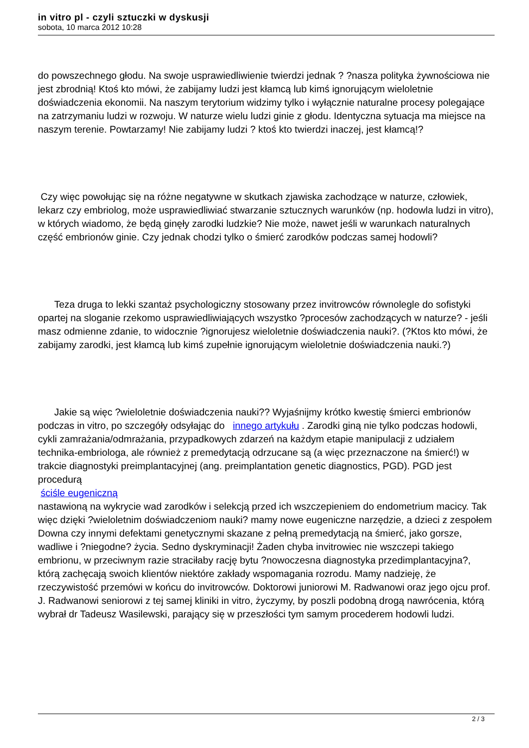in vitro pl - czyli sztuczki w dyskusji
sobota, 10 marca 2012 10:28
do powszechnego głodu. Na swoje usprawiedliwienie twierdzi jednak ? ?nasza polityka żywnościowa nie jest zbrodnią! Ktoś kto mówi, że zabijamy ludzi jest kłamcą lub kimś ignorującym wieloletnie doświadczenia ekonomii. Na naszym terytorium widzimy tylko i wyłącznie naturalne procesy polegające na zatrzymaniu ludzi w rozwoju. W naturze wielu ludzi ginie z głodu. Identyczna sytuacja ma miejsce na naszym terenie. Powtarzamy! Nie zabijamy ludzi ? ktoś kto twierdzi inaczej, jest kłamcą!?
Czy więc powołując się na różne negatywne w skutkach zjawiska zachodzące w naturze, człowiek, lekarz czy embriolog, może usprawiedliwiać stwarzanie sztucznych warunków (np. hodowla ludzi in vitro), w których wiadomo, że będą ginęły zarodki ludzkie? Nie może, nawet jeśli w warunkach naturalnych część embrionów ginie. Czy jednak chodzi tylko o śmierć zarodków podczas samej hodowli?
Teza druga to lekki szantaż psychologiczny stosowany przez invitrowców równolegle do sofistyki opartej na sloganie rzekomo usprawiedliwiających wszystko ?procesów zachodzących w naturze? - jeśli masz odmienne zdanie, to widocznie ?ignorujesz wieloletnie doświadczenia nauki?. (?Ktos kto mówi, że zabijamy zarodki, jest kłamcą lub kimś zupełnie ignorującym wieloletnie doświadczenia nauki.?)
Jakie są więc ?wieloletnie doświadczenia nauki?? Wyjaśnijmy krótko kwestię śmierci embrionów podczas in vitro, po szczegóły odsyłając do innego artykułu . Zarodki giną nie tylko podczas hodowli, cykli zamrażania/odmrażania, przypadkowych zdarzeń na każdym etapie manipulacji z udziałem technika-embriologa, ale również z premedytacją odrzucane są (a więc przeznaczone na śmierć!) w trakcie diagnostyki preimplantacyjnej (ang. preimplantation genetic diagnostics, PGD). PGD jest procedurą
ściśle eugeniczną
nastawioną na wykrycie wad zarodków i selekcją przed ich wszczepieniem do endometrium macicy. Tak więc dzięki ?wieloletnim doświadczeniom nauki? mamy nowe eugeniczne narzędzie, a dzieci z zespołem Downa czy innymi defektami genetycznymi skazane z pełną premedytacją na śmierć, jako gorsze, wadliwe i ?niegodne? życia. Sedno dyskryminacji! Żaden chyba invitrowiec nie wszczepi takiego embrionu, w przeciwnym razie straciłaby rację bytu ?nowoczesna diagnostyka przedimplantacyjna?, którą zachęcają swoich klientów niektóre zakłady wspomagania rozrodu. Mamy nadzieję, że rzeczywistość przemówi w końcu do invitrowców. Doktorowi juniorowi M. Radwanowi oraz jego ojcu prof. J. Radwanowi seniorowi z tej samej kliniki in vitro, życzymy, by poszli podobną drogą nawrócenia, którą wybrał dr Tadeusz Wasilewski, parający się w przeszłości tym samym procederem hodowli ludzi.
2 / 3